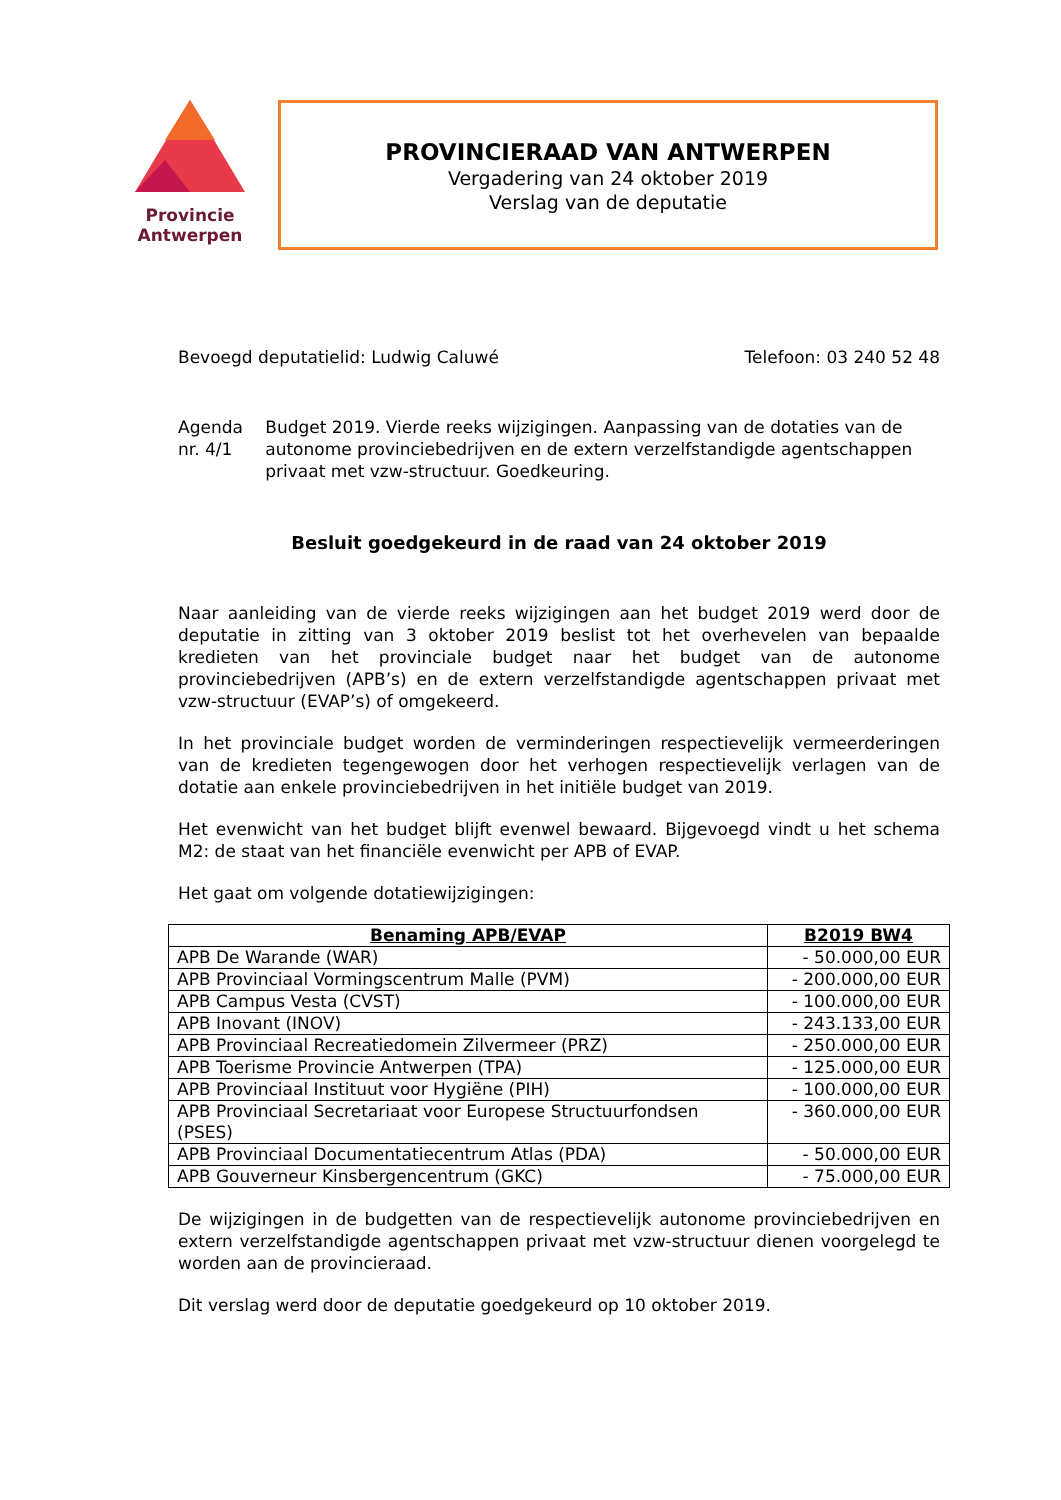Provincie
Antwerpen
PROVINCIERAAD VAN ANTWERPEN
Vergadering van 24 oktober 2019
Verslag van de deputatie
Bevoegd deputatielid: Ludwig Caluwé Telefoon: 03 240 52 48
Agenda nr. 4/1 Budget 2019. Vierde reeks wijzigingen. Aanpassing van de dotaties van de autonome provinciebedrijven en de extern verzelfstandigde agentschappen privaat met vzw-structuur. Goedkeuring.
Besluit goedgekeurd in de raad van 24 oktober 2019
Naar aanleiding van de vierde reeks wijzigingen aan het budget 2019 werd door de deputatie in zitting van 3 oktober 2019 beslist tot het overhevelen van bepaalde kredieten van het provinciale budget naar het budget van de autonome provinciebedrijven (APB’s) en de extern verzelfstandigde agentschappen privaat met vzw-structuur (EVAP’s) of omgekeerd.
In het provinciale budget worden de verminderingen respectievelijk vermeerderingen van de kredieten tegengewogen door het verhogen respectievelijk verlagen van de dotatie aan enkele provinciebedrijven in het initiële budget van 2019.
Het evenwicht van het budget blijft evenwel bewaard. Bijgevoegd vindt u het schema M2: de staat van het financiële evenwicht per APB of EVAP.
Het gaat om volgende dotatiewijzigingen:
| Benaming APB/EVAP | B2019 BW4 |
| --- | --- |
| APB De Warande (WAR) | - 50.000,00 EUR |
| APB Provinciaal Vormingscentrum Malle (PVM) | - 200.000,00 EUR |
| APB Campus Vesta (CVST) | - 100.000,00 EUR |
| APB Inovant (INOV) | - 243.133,00 EUR |
| APB Provinciaal Recreatiedomein Zilvermeer (PRZ) | - 250.000,00 EUR |
| APB Toerisme Provincie Antwerpen (TPA) | - 125.000,00 EUR |
| APB Provinciaal Instituut voor Hygiëne (PIH) | - 100.000,00 EUR |
| APB Provinciaal Secretariaat voor Europese Structuurfondsen (PSES) | - 360.000,00 EUR |
| APB Provinciaal Documentatiecentrum Atlas (PDA) | - 50.000,00 EUR |
| APB Gouverneur Kinsbergencentrum (GKC) | - 75.000,00 EUR |
De wijzigingen in de budgetten van de respectievelijk autonome provinciebedrijven en extern verzelfstandigde agentschappen privaat met vzw-structuur dienen voorgelegd te worden aan de provincieraad.
Dit verslag werd door de deputatie goedgekeurd op 10 oktober 2019.